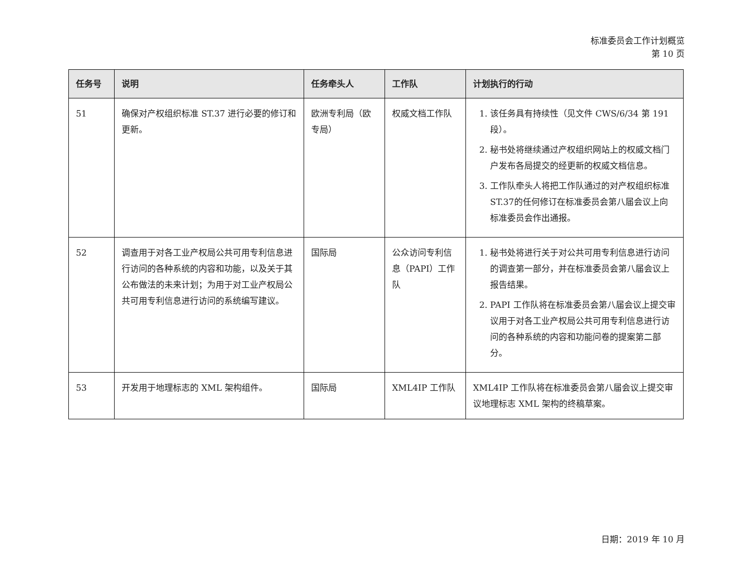标准委员会工作计划概览
第 10 页
| 任务号 | 说明 | 任务牵头人 | 工作队 | 计划执行的行动 |
| --- | --- | --- | --- | --- |
| 51 | 确保对产权组织标准 ST.37 进行必要的修订和更新。 | 欧洲专利局（欧专局） | 权威文档工作队 | 1. 该任务具有持续性（见文件 CWS/6/34 第 191 段）。 2. 秘书处将继续通过产权组织网站上的权威文档门户发布各局提交的经更新的权威文档信息。 3. 工作队牵头人将把工作队通过的对产权组织标准ST.37的任何修订在标准委员会第八届会议上向标准委员会作出通报。 |
| 52 | 调查用于对各工业产权局公共可用专利信息进行访问的各种系统的内容和功能，以及关于其公布做法的未来计划；为用于对工业产权局公共可用专利信息进行访问的系统编写建议。 | 国际局 | 公众访问专利信息（PAPI）工作队 | 1. 秘书处将进行关于对公共可用专利信息进行访问的调查第一部分，并在标准委员会第八届会议上报告结果。 2. PAPI 工作队将在标准委员会第八届会议上提交审议用于对各工业产权局公共可用专利信息进行访问的各种系统的内容和功能问卷的提案第二部分。 |
| 53 | 开发用于地理标志的 XML 架构组件。 | 国际局 | XML4IP 工作队 | XML4IP 工作队将在标准委员会第八届会议上提交审议地理标志 XML 架构的终稿草案。 |
日期：2019 年 10 月